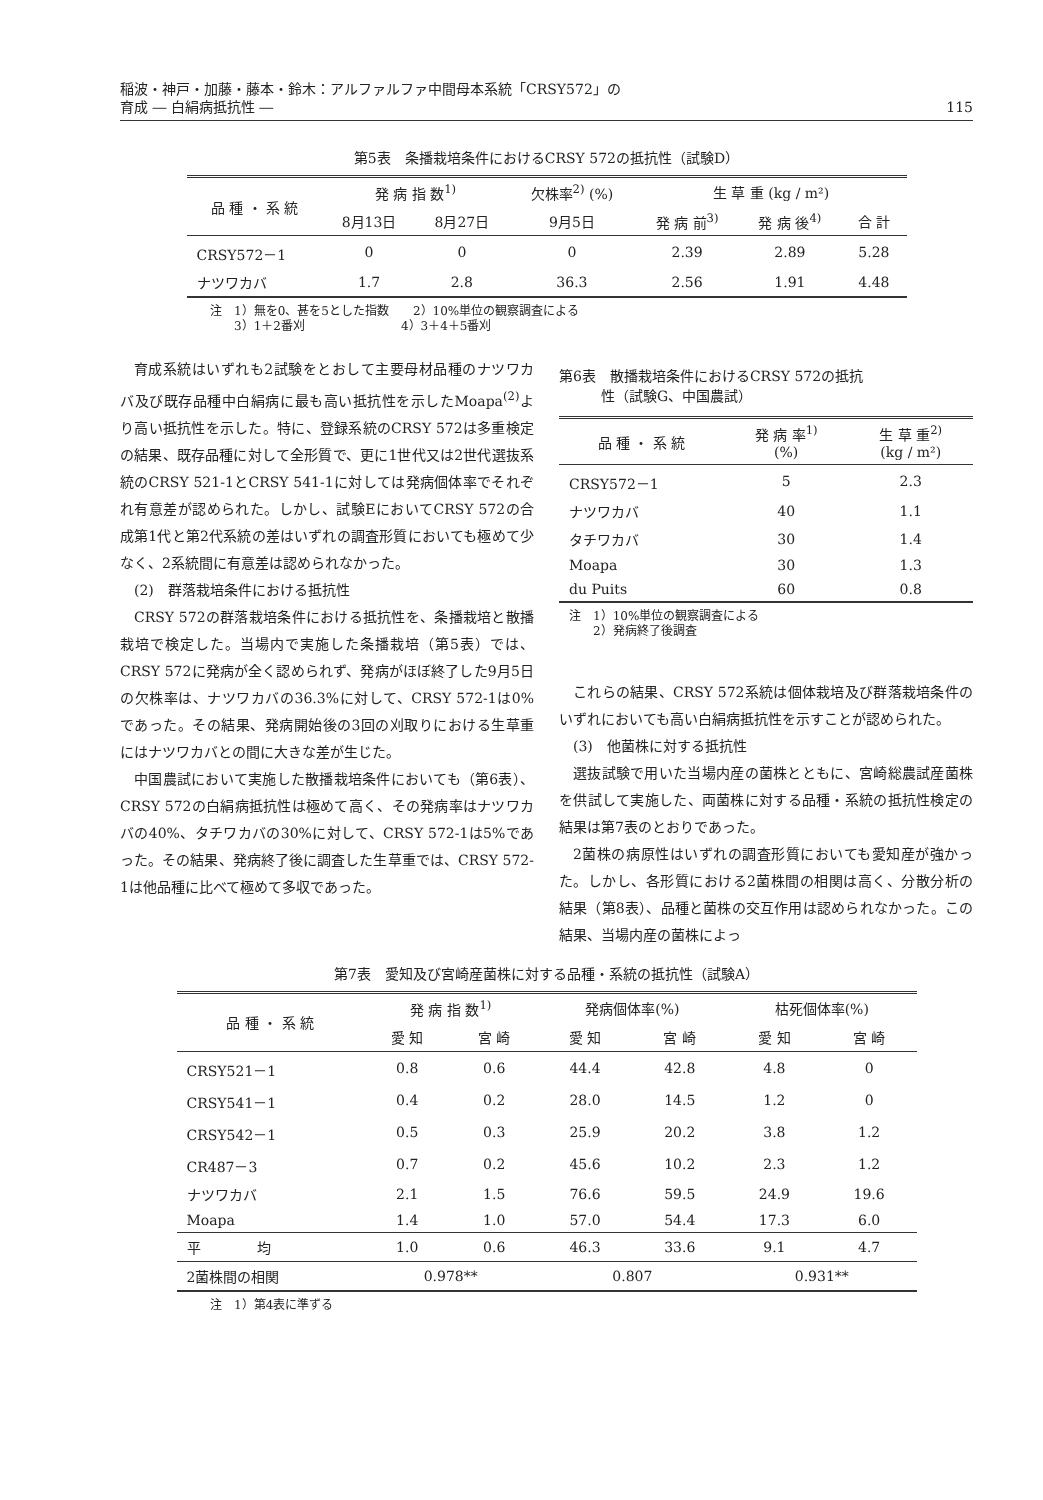稲波・神戸・加藤・藤本・鈴木：アルファルファ中間母本系統「CRSY572」の
育成 ― 白絹病抵抗性 ― 115
第5表　条播栽培条件におけるCRSY 572の抵抗性（試験D）
| 品 種 ・ 系 統 | 発 病 指 数<sup>1)</sup> | | 欠株率<sup>2)</sup> (%) | 生 草 重 (kg / m²) | | |
| --- | --- | --- | --- | --- | --- | --- |
| | 8月13日 | 8月27日 | 9月5日 | 発 病 前<sup>3)</sup> | 発 病 後<sup>4)</sup> | 合 計 |
| CRSY572－1 | 0 | 0 | 0 | 2.39 | 2.89 | 5.28 |
| ナツワカバ | 1.7 | 2.8 | 36.3 | 2.56 | 1.91 | 4.48 |
注　1）無を0、甚を5とした指数　　2）10%単位の観察調査による
　　3）1＋2番刈　　　　　　　　4）3＋4＋5番刈
育成系統はいずれも2試験をとおして主要母材品種のナツワカバ及び既存品種中白絹病に最も高い抵抗性を示したMoapa<sup>(2)</sup>より高い抵抗性を示した。特に、登録系統のCRSY 572は多重検定の結果、既存品種に対して全形質で、更に1世代又は2世代選抜系統のCRSY 521-1とCRSY 541-1に対しては発病個体率でそれぞれ有意差が認められた。しかし、試験EにおいてCRSY 572の合成第1代と第2代系統の差はいずれの調査形質においても極めて少なく、2系統間に有意差は認められなかった。
(2)　群落栽培条件における抵抗性
CRSY 572の群落栽培条件における抵抗性を、条播栽培と散播栽培で検定した。当場内で実施した条播栽培（第5表）では、CRSY 572に発病が全く認められず、発病がほぼ終了した9月5日の欠株率は、ナツワカバの36.3%に対して、CRSY 572-1は0%であった。その結果、発病開始後の3回の刈取りにおける生草重にはナツワカバとの間に大きな差が生じた。
中国農試において実施した散播栽培条件においても（第6表）、CRSY 572の白絹病抵抗性は極めて高く、その発病率はナツワカバの40%、タチワカバの30%に対して、CRSY 572-1は5%であった。その結果、発病終了後に調査した生草重では、CRSY 572-1は他品種に比べて極めて多収であった。
第6表　散播栽培条件におけるCRSY 572の抵抗
　　　性（試験G、中国農試）
| 品 種 ・ 系 統 | 発 病 率<sup>1)</sup> (%) | 生 草 重<sup>2)</sup> (kg / m²) |
| --- | --- | --- |
| CRSY572－1 | 5 | 2.3 |
| ナツワカバ | 40 | 1.1 |
| タチワカバ | 30 | 1.4 |
| Moapa | 30 | 1.3 |
| du Puits | 60 | 0.8 |
注　1）10%単位の観察調査による
　　2）発病終了後調査
これらの結果、CRSY 572系統は個体栽培及び群落栽培条件のいずれにおいても高い白絹病抵抗性を示すことが認められた。
(3)　他菌株に対する抵抗性
選抜試験で用いた当場内産の菌株とともに、宮崎総農試産菌株を供試して実施した、両菌株に対する品種・系統の抵抗性検定の結果は第7表のとおりであった。
2菌株の病原性はいずれの調査形質においても愛知産が強かった。しかし、各形質における2菌株間の相関は高く、分散分析の結果（第8表）、品種と菌株の交互作用は認められなかった。この結果、当場内産の菌株によっ
第7表　愛知及び宮崎産菌株に対する品種・系統の抵抗性（試験A）
| 品 種 ・ 系 統 | 発 病 指 数<sup>1)</sup> | | 発病個体率(%) | | 枯死個体率(%) | |
| --- | --- | --- | --- | --- | --- | --- |
| | 愛 知 | 宮 崎 | 愛 知 | 宮 崎 | 愛 知 | 宮 崎 |
| CRSY521－1 | 0.8 | 0.6 | 44.4 | 42.8 | 4.8 | 0 |
| CRSY541－1 | 0.4 | 0.2 | 28.0 | 14.5 | 1.2 | 0 |
| CRSY542－1 | 0.5 | 0.3 | 25.9 | 20.2 | 3.8 | 1.2 |
| CR487－3 | 0.7 | 0.2 | 45.6 | 10.2 | 2.3 | 1.2 |
| ナツワカバ | 2.1 | 1.5 | 76.6 | 59.5 | 24.9 | 19.6 |
| Moapa | 1.4 | 1.0 | 57.0 | 54.4 | 17.3 | 6.0 |
| 平 均 | 1.0 | 0.6 | 46.3 | 33.6 | 9.1 | 4.7 |
| 2菌株間の相関 | 0.978** | | 0.807 | | 0.931** | |
注　1）第4表に準ずる